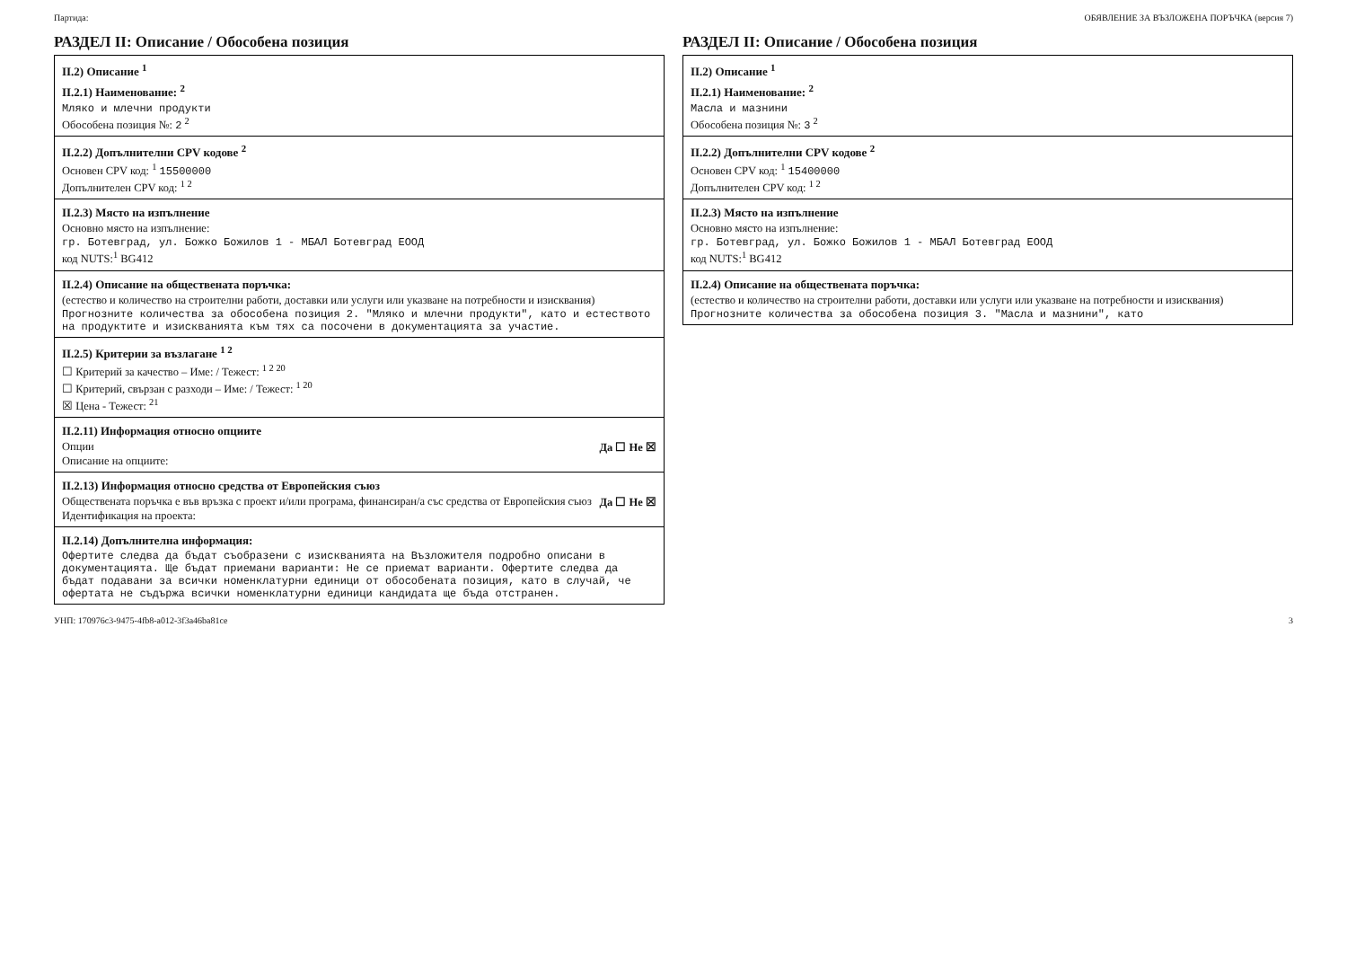Партида: ОБЯВЛЕНИЕ ЗА ВЪЗЛОЖЕНА ПОРЪЧКА (версия 7)
РАЗДЕЛ II: Описание / Обособена позиция
II.2) Описание <sup>1</sup>
II.2.1) Наименование: <sup>2</sup>
Мляко и млечни продукти
Обособена позиция №: 2 <sup>2</sup>
II.2.2) Допълнителни CPV кодове <sup>2</sup>
Основен CPV код: <sup>1</sup> 15500000
Допълнителен CPV код: <sup>1 2</sup>
II.2.3) Място на изпълнение
Основно място на изпълнение:
гр. Ботевград, ул. Божко Божилов 1 - МБАЛ Ботевград ЕООД
код NUTS:<sup>1</sup> BG412
II.2.4) Описание на обществената поръчка:
(естество и количество на строителни работи, доставки или услуги или указване на потребности и изисквания)
Прогнозните количества за обособена позиция 2. "Мляко и млечни продукти", като и естеството на продуктите и изискванията към тях са посочени в документацията за участие.
II.2.5) Критерии за възлагане <sup>1 2</sup>
☐ Критерий за качество – Име: / Тежест: <sup>1 2 20</sup>
☐ Критерий, свързан с разходи – Име: / Тежест: <sup>1 20</sup>
☒ Цена - Тежест: <sup>21</sup>
II.2.11) Информация относно опциите
Опции Да ☐ Не ☒
Описание на опциите:
II.2.13) Информация относно средства от Европейския съюз
Обществената поръчка е във връзка с проект и/или програма, финансиран/а със средства от Европейския съюз Да ☐ Не ☒
Идентификация на проекта:
II.2.14) Допълнителна информация:
Офертите следва да бъдат съобразени с изискванията на Възложителя подробно описани в документацията. Ще бъдат приемани варианти: Не се приемат варианти. Офертите следва да бъдат подавани за всички номенклатурни единици от обособената позиция, като в случай, че офертата не съдържа всички номенклатурни единици кандидата ще бъда отстранен.
РАЗДЕЛ II: Описание / Обособена позиция
II.2) Описание <sup>1</sup>
II.2.1) Наименование: <sup>2</sup>
Масла и мазнини
Обособена позиция №: 3 <sup>2</sup>
II.2.2) Допълнителни CPV кодове <sup>2</sup>
Основен CPV код: <sup>1</sup> 15400000
Допълнителен CPV код: <sup>1 2</sup>
II.2.3) Място на изпълнение
Основно място на изпълнение:
гр. Ботевград, ул. Божко Божилов 1 - МБАЛ Ботевград ЕООД
код NUTS:<sup>1</sup> BG412
II.2.4) Описание на обществената поръчка:
(естество и количество на строителни работи, доставки или услуги или указване на потребности и изисквания)
Прогнозните количества за обособена позиция 3. "Масла и мазнини", като
УНП: 170976c3-9475-4fb8-a012-3f3a46ba81ce 3